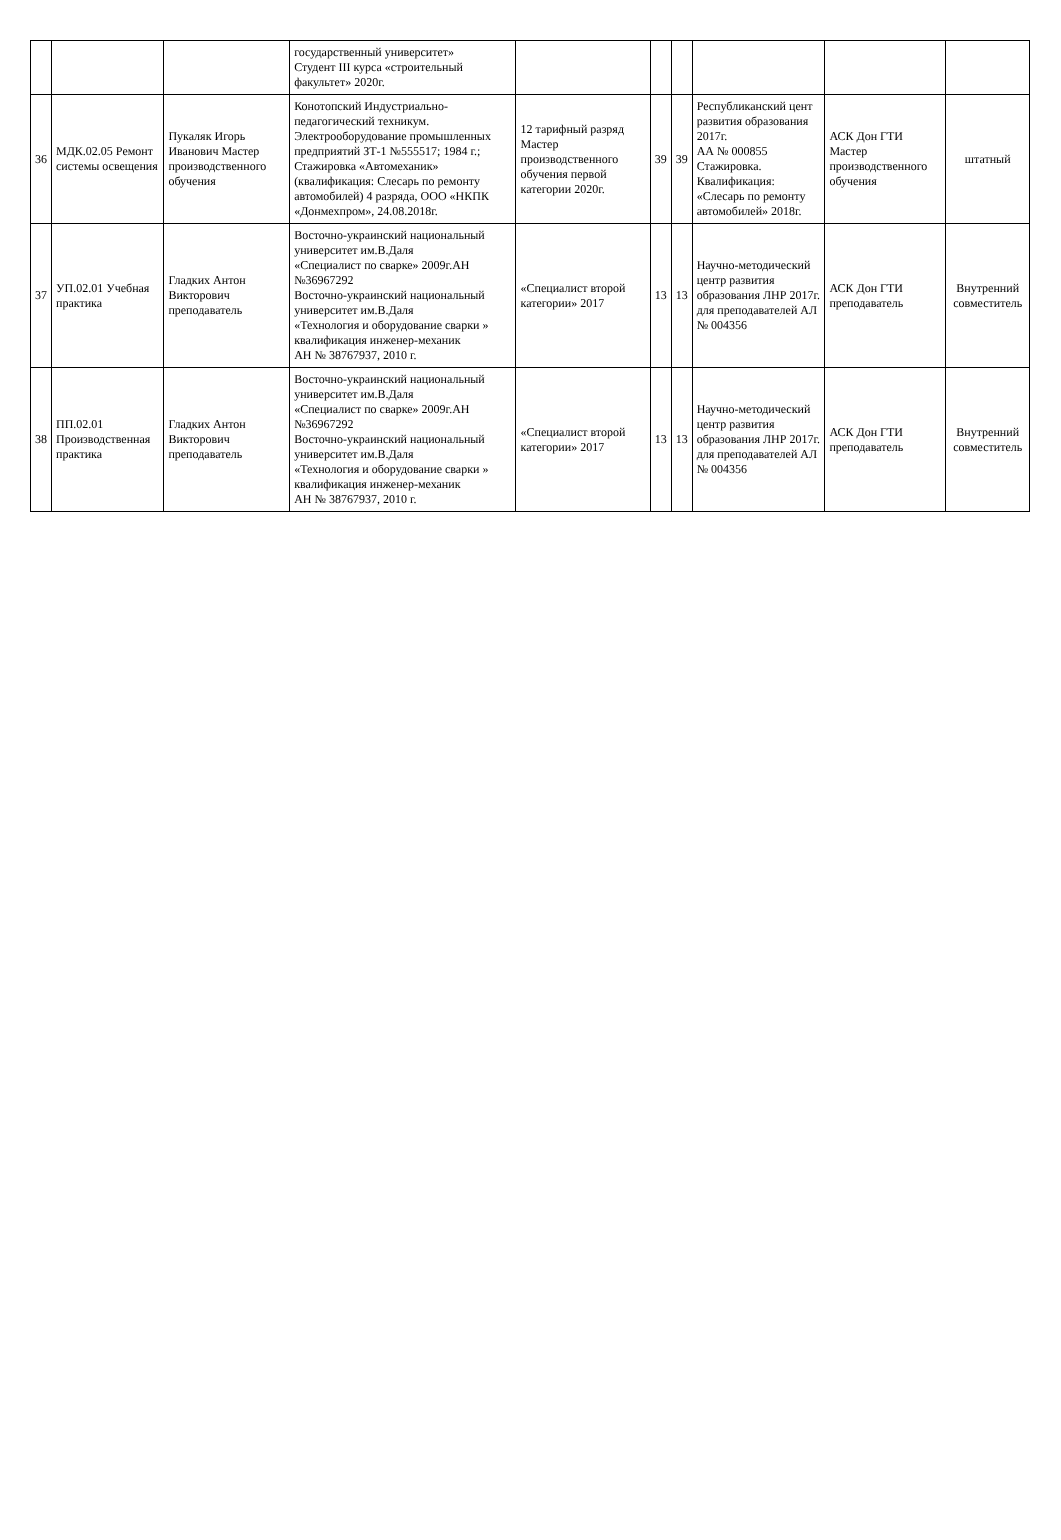| | | | государственный университет» Студент III курса «строительный факультет» 2020г. | | | | | | |
| 36 | МДК.02.05 Ремонт системы освещения | Пукаляк Игорь Иванович Мастер производственного обучения | Конотопский Индустриально-педагогический техникум. Электрооборудование промышленных предприятий ЗТ-1 №555517; 1984 г.; Стажировка «Автомеханик» (квалификация: Слесарь по ремонту автомобилей) 4 разряда, ООО «НКПК «Донмехпром», 24.08.2018г. | 12 тарифный разряд Мастер производственного обучения первой категории 2020г. | 39 | 39 | Республиканский цент развития образования 2017г. АА № 000855 Стажировка. Квалификация: «Слесарь по ремонту автомобилей» 2018г. | АСК Дон ГТИ Мастер производственного обучения | штатный |
| 37 | УП.02.01 Учебная практика | Гладких Антон Викторович преподаватель | Восточно-украинский национальный университет им.В.Даля «Специалист по сварке» 2009г.АН №36967292 Восточно-украинский национальный университет им.В.Даля «Технология и оборудование сварки » квалификация инженер-механик АН № 38767937, 2010 г. | «Специалист второй категории» 2017 | 13 | 13 | Научно-методический центр развития образования ЛНР 2017г. для преподавателей АЛ № 004356 | АСК Дон ГТИ преподаватель | Внутренний совместитель |
| 38 | ПП.02.01 Производственная практика | Гладких Антон Викторович преподаватель | Восточно-украинский национальный университет им.В.Даля «Специалист по сварке» 2009г.АН №36967292 Восточно-украинский национальный университет им.В.Даля «Технология и оборудование сварки » квалификация инженер-механик АН № 38767937, 2010 г. | «Специалист второй категории» 2017 | 13 | 13 | Научно-методический центр развития образования ЛНР 2017г. для преподавателей АЛ № 004356 | АСК Дон ГТИ преподаватель | Внутренний совместитель |